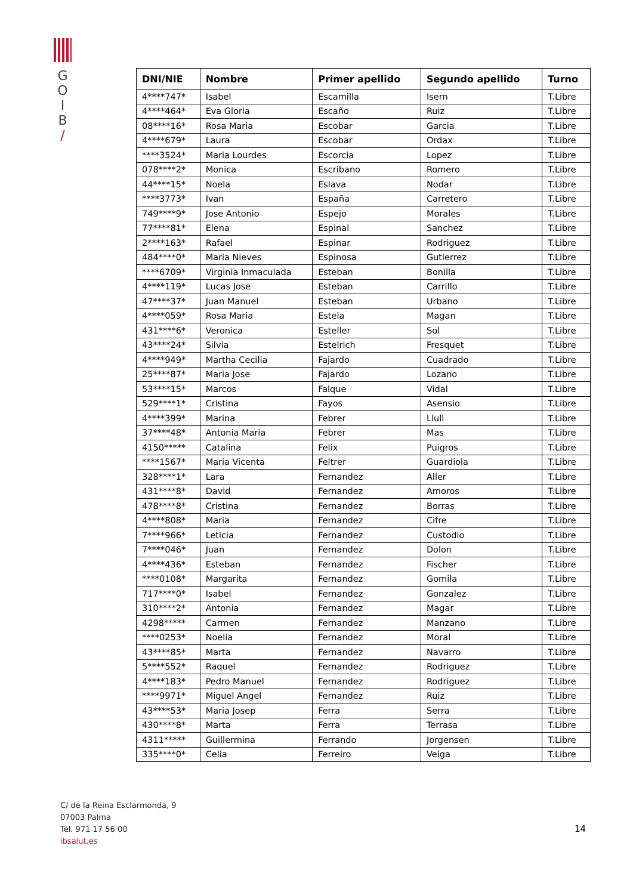G
O
I
B
/
| DNI/NIE | Nombre | Primer apellido | Segundo apellido | Turno |
| --- | --- | --- | --- | --- |
| 4****747* | Isabel | Escamilla | Isern | T.Libre |
| 4****464* | Eva Gloria | Escaño | Ruiz | T.Libre |
| 08****16* | Rosa Maria | Escobar | Garcia | T.Libre |
| 4****679* | Laura | Escobar | Ordax | T.Libre |
| ****3524* | Maria Lourdes | Escorcia | Lopez | T.Libre |
| 078****2* | Monica | Escribano | Romero | T.Libre |
| 44****15* | Noela | Eslava | Nodar | T.Libre |
| ****3773* | Ivan | España | Carretero | T.Libre |
| 749****9* | Jose Antonio | Espejo | Morales | T.Libre |
| 77****81* | Elena | Espinal | Sanchez | T.Libre |
| 2****163* | Rafael | Espinar | Rodriguez | T.Libre |
| 484****0* | Maria Nieves | Espinosa | Gutierrez | T.Libre |
| ****6709* | Virginia Inmaculada | Esteban | Bonilla | T.Libre |
| 4****119* | Lucas Jose | Esteban | Carrillo | T.Libre |
| 47****37* | Juan Manuel | Esteban | Urbano | T.Libre |
| 4****059* | Rosa Maria | Estela | Magan | T.Libre |
| 431****6* | Veronica | Esteller | Sol | T.Libre |
| 43****24* | Silvia | Estelrich | Fresquet | T.Libre |
| 4****949* | Martha Cecilia | Fajardo | Cuadrado | T.Libre |
| 25****87* | Maria Jose | Fajardo | Lozano | T.Libre |
| 53****15* | Marcos | Falque | Vidal | T.Libre |
| 529****1* | Cristina | Fayos | Asensio | T.Libre |
| 4****399* | Marina | Febrer | Llull | T.Libre |
| 37****48* | Antonia Maria | Febrer | Mas | T.Libre |
| 4150***** | Catalina | Felix | Puigros | T.Libre |
| ****1567* | Maria Vicenta | Feltrer | Guardiola | T.Libre |
| 328****1* | Lara | Fernandez | Aller | T.Libre |
| 431****8* | David | Fernandez | Amoros | T.Libre |
| 478****8* | Cristina | Fernandez | Borras | T.Libre |
| 4****808* | Maria | Fernandez | Cifre | T.Libre |
| 7****966* | Leticia | Fernandez | Custodio | T.Libre |
| 7****046* | Juan | Fernandez | Dolon | T.Libre |
| 4****436* | Esteban | Fernandez | Fischer | T.Libre |
| ****0108* | Margarita | Fernandez | Gomila | T.Libre |
| 717****0* | Isabel | Fernandez | Gonzalez | T.Libre |
| 310****2* | Antonia | Fernandez | Magar | T.Libre |
| 4298***** | Carmen | Fernandez | Manzano | T.Libre |
| ****0253* | Noelia | Fernandez | Moral | T.Libre |
| 43****85* | Marta | Fernandez | Navarro | T.Libre |
| 5****552* | Raquel | Fernandez | Rodriguez | T.Libre |
| 4****183* | Pedro Manuel | Fernandez | Rodriguez | T.Libre |
| ****9971* | Miguel Angel | Fernandez | Ruiz | T.Libre |
| 43****53* | Maria Josep | Ferra | Serra | T.Libre |
| 430****8* | Marta | Ferra | Terrasa | T.Libre |
| 4311***** | Guillermina | Ferrando | Jorgensen | T.Libre |
| 335****0* | Celia | Ferreiro | Veiga | T.Libre |
C/ de la Reina Esclarmonda, 9
07003 Palma
Tel. 971 17 56 00
ibsalut.es
14